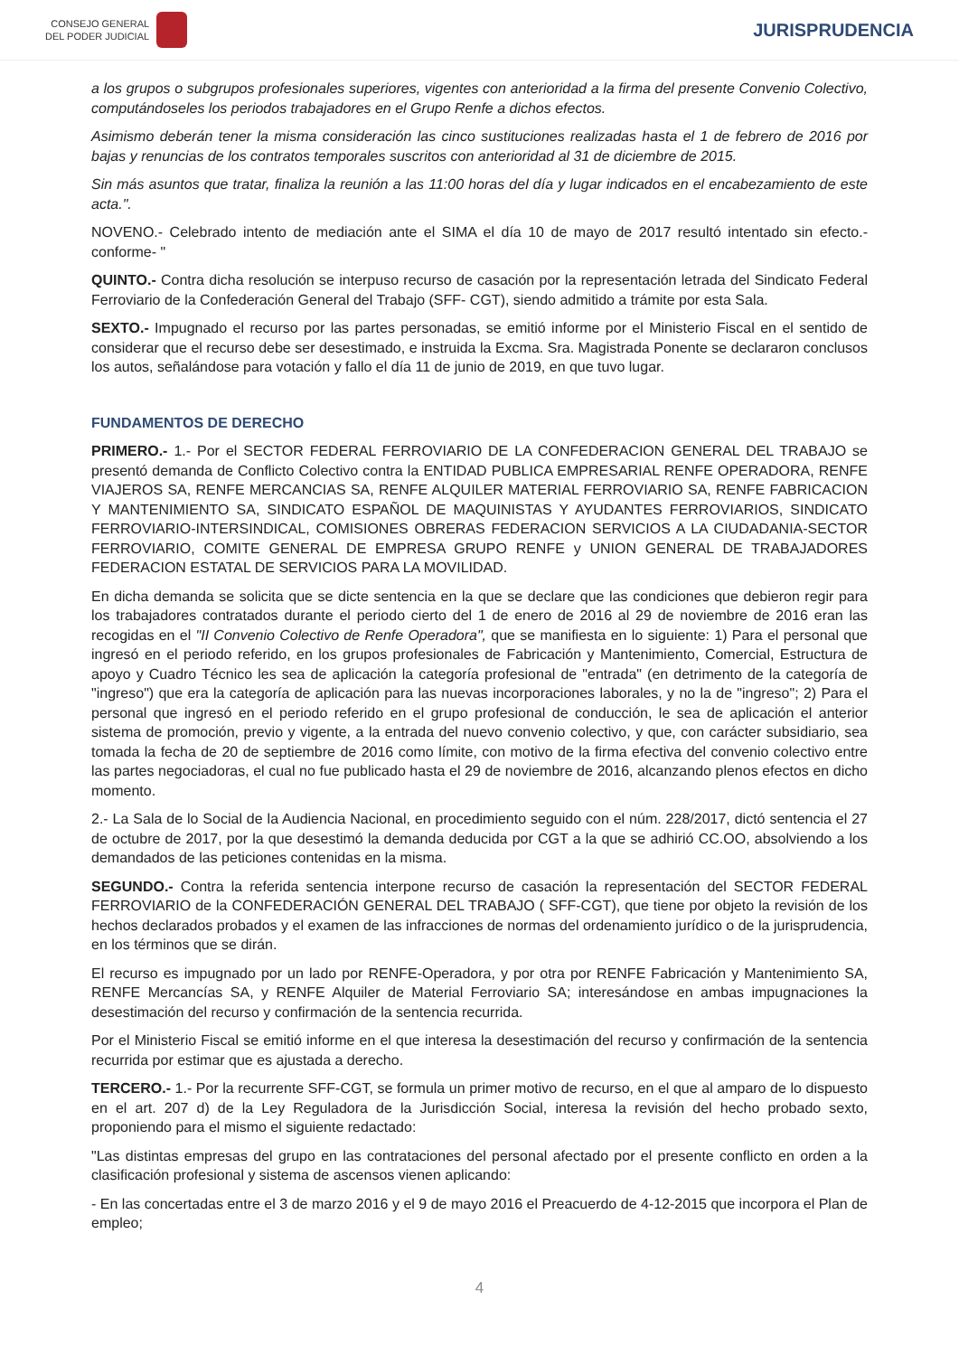CONSEJO GENERAL
DEL PODER JUDICIAL
JURISPRUDENCIA
a los grupos o subgrupos profesionales superiores, vigentes con anterioridad a la firma del presente Convenio Colectivo, computándoseles los periodos trabajadores en el Grupo Renfe a dichos efectos.
Asimismo deberán tener la misma consideración las cinco sustituciones realizadas hasta el 1 de febrero de 2016 por bajas y renuncias de los contratos temporales suscritos con anterioridad al 31 de diciembre de 2015.
Sin más asuntos que tratar, finaliza la reunión a las 11:00 horas del día y lugar indicados en el encabezamiento de este acta.".
NOVENO.- Celebrado intento de mediación ante el SIMA el día 10 de mayo de 2017 resultó intentado sin efecto.- conforme- "
QUINTO.- Contra dicha resolución se interpuso recurso de casación por la representación letrada del Sindicato Federal Ferroviario de la Confederación General del Trabajo (SFF- CGT), siendo admitido a trámite por esta Sala.
SEXTO.- Impugnado el recurso por las partes personadas, se emitió informe por el Ministerio Fiscal en el sentido de considerar que el recurso debe ser desestimado, e instruida la Excma. Sra. Magistrada Ponente se declararon conclusos los autos, señalándose para votación y fallo el día 11 de junio de 2019, en que tuvo lugar.
FUNDAMENTOS DE DERECHO
PRIMERO.- 1.- Por el SECTOR FEDERAL FERROVIARIO DE LA CONFEDERACION GENERAL DEL TRABAJO se presentó demanda de Conflicto Colectivo contra la ENTIDAD PUBLICA EMPRESARIAL RENFE OPERADORA, RENFE VIAJEROS SA, RENFE MERCANCIAS SA, RENFE ALQUILER MATERIAL FERROVIARIO SA, RENFE FABRICACION Y MANTENIMIENTO SA, SINDICATO ESPAÑOL DE MAQUINISTAS Y AYUDANTES FERROVIARIOS, SINDICATO FERROVIARIO-INTERSINDICAL, COMISIONES OBRERAS FEDERACION SERVICIOS A LA CIUDADANIA-SECTOR FERROVIARIO, COMITE GENERAL DE EMPRESA GRUPO RENFE y UNION GENERAL DE TRABAJADORES FEDERACION ESTATAL DE SERVICIOS PARA LA MOVILIDAD.
En dicha demanda se solicita que se dicte sentencia en la que se declare que las condiciones que debieron regir para los trabajadores contratados durante el periodo cierto del 1 de enero de 2016 al 29 de noviembre de 2016 eran las recogidas en el "II Convenio Colectivo de Renfe Operadora", que se manifiesta en lo siguiente: 1) Para el personal que ingresó en el periodo referido, en los grupos profesionales de Fabricación y Mantenimiento, Comercial, Estructura de apoyo y Cuadro Técnico les sea de aplicación la categoría profesional de "entrada" (en detrimento de la categoría de "ingreso") que era la categoría de aplicación para las nuevas incorporaciones laborales, y no la de "ingreso"; 2) Para el personal que ingresó en el periodo referido en el grupo profesional de conducción, le sea de aplicación el anterior sistema de promoción, previo y vigente, a la entrada del nuevo convenio colectivo, y que, con carácter subsidiario, sea tomada la fecha de 20 de septiembre de 2016 como límite, con motivo de la firma efectiva del convenio colectivo entre las partes negociadoras, el cual no fue publicado hasta el 29 de noviembre de 2016, alcanzando plenos efectos en dicho momento.
2.- La Sala de lo Social de la Audiencia Nacional, en procedimiento seguido con el núm. 228/2017, dictó sentencia el 27 de octubre de 2017, por la que desestimó la demanda deducida por CGT a la que se adhirió CC.OO, absolviendo a los demandados de las peticiones contenidas en la misma.
SEGUNDO.- Contra la referida sentencia interpone recurso de casación la representación del SECTOR FEDERAL FERROVIARIO de la CONFEDERACIÓN GENERAL DEL TRABAJO ( SFF-CGT), que tiene por objeto la revisión de los hechos declarados probados y el examen de las infracciones de normas del ordenamiento jurídico o de la jurisprudencia, en los términos que se dirán.
El recurso es impugnado por un lado por RENFE-Operadora, y por otra por RENFE Fabricación y Mantenimiento SA, RENFE Mercancías SA, y RENFE Alquiler de Material Ferroviario SA; interesándose en ambas impugnaciones la desestimación del recurso y confirmación de la sentencia recurrida.
Por el Ministerio Fiscal se emitió informe en el que interesa la desestimación del recurso y confirmación de la sentencia recurrida por estimar que es ajustada a derecho.
TERCERO.- 1.- Por la recurrente SFF-CGT, se formula un primer motivo de recurso, en el que al amparo de lo dispuesto en el art. 207 d) de la Ley Reguladora de la Jurisdicción Social, interesa la revisión del hecho probado sexto, proponiendo para el mismo el siguiente redactado:
"Las distintas empresas del grupo en las contrataciones del personal afectado por el presente conflicto en orden a la clasificación profesional y sistema de ascensos vienen aplicando:
- En las concertadas entre el 3 de marzo 2016 y el 9 de mayo 2016 el Preacuerdo de 4-12-2015 que incorpora el Plan de empleo;
4